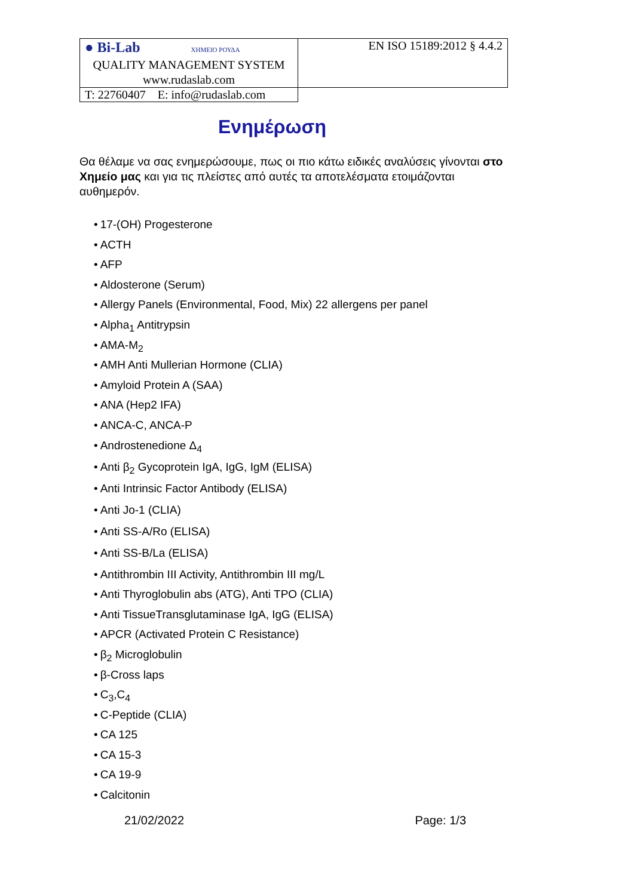| ● Bi-Lab ΧΗΜΕΙΟ ΡΟΥΔΑ QUALITY MANAGEMENT SYSTEM www.rudaslab.com | EN ISO 15189:2012 § 4.4.2 |
| | T: 22760407 E: info@rudaslab.com |
Ενημέρωση
Θα θέλαμε να σας ενημερώσουμε, πως οι πιο κάτω ειδικές αναλύσεις γίνονται στο Χημείο μας και για τις πλείστες από αυτές τα αποτελέσματα ετοιμάζονται αυθημερόν.
• 17-(OH) Progesterone
• ACTH
• AFP
• Aldosterone (Serum)
• Allergy Panels (Environmental, Food, Mix) 22 allergens per panel
• Alpha<sub>1</sub> Antitrypsin
• AMA-M<sub>2</sub>
• AMH Anti Mullerian Hormone (CLIA)
• Amyloid Protein A (SAA)
• ANA (Hep2 IFA)
• ANCA-C, ANCA-P
• Androstenedione Δ<sub>4</sub>
• Anti β<sub>2</sub> Gycoprotein IgA, IgG, IgM (ELISA)
• Anti Intrinsic Factor Antibody (ELISA)
• Anti Jo-1 (CLIA)
• Anti SS-A/Ro (ELISA)
• Anti SS-B/La (ELISA)
• Antithrombin III Activity, Antithrombin III mg/L
• Anti Thyroglobulin abs (ATG), Anti TPO (CLIA)
• Anti TissueTransglutaminase IgA, IgG (ELISA)
• APCR (Activated Protein C Resistance)
• β<sub>2</sub> Microglobulin
• β-Cross laps
• C<sub>3</sub>,C<sub>4</sub>
• C-Peptide (CLIA)
• CA 125
• CA 15-3
• CA 19-9
• Calcitonin
21/02/2022 Page: 1/3